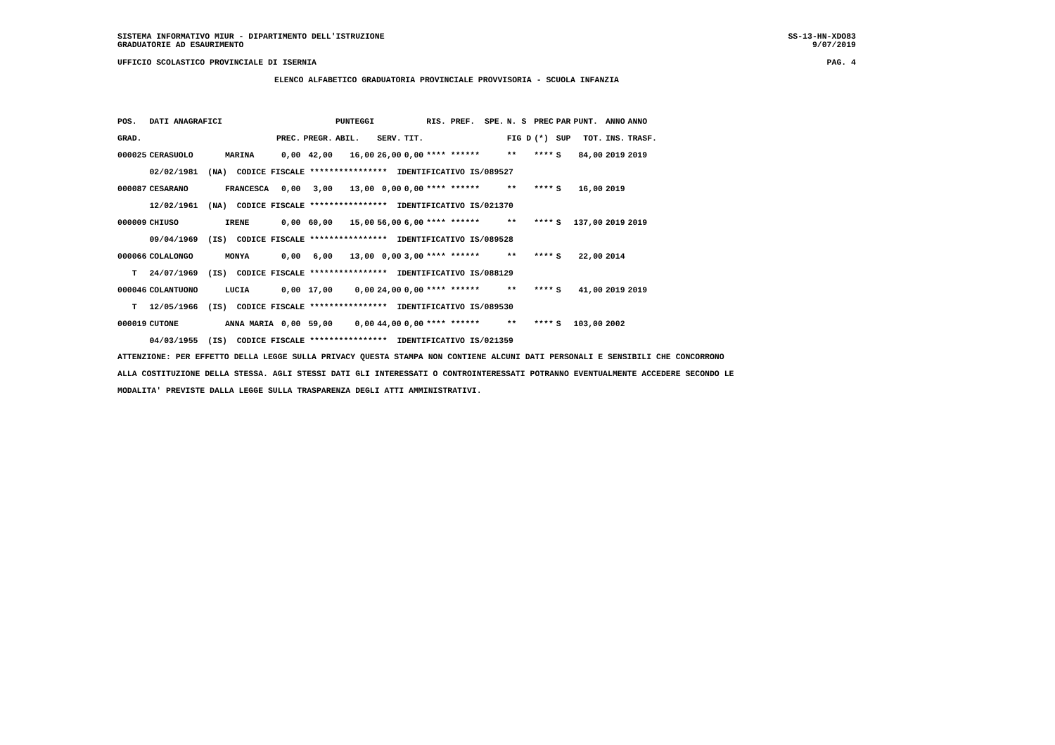SISTEMA INFORMATIVO MIUR - DIPARTIMENTO DELL'ISTRUZIONE
GRADUATORIE AD ESAURIMENTO
SS-13-HN-XDO83
9/07/2019
UFFICIO SCOLASTICO PROVINCIALE DI ISERNIA PAG. 4
ELENCO ALFABETICO GRADUATORIA PROVINCIALE PROVVISORIA - SCUOLA INFANZIA
| POS. | DATI ANAGRAFICI | | | | PUNTEGGI | | | RIS. PREF. SPE. | N. S | PREC | PAR | PUNT. | ANNO | ANNO |
| --- | --- | --- | --- | --- | --- | --- | --- | --- | --- | --- | --- | --- | --- | --- |
| GRAD. | | | PREC. | PREGR. | ABIL. | SERV. | TIT. | | FIG D | (*) | SUP | TOT. | INS. | TRASF. |
| 000025 | CERASUOLO | MARINA | 0,00 | 42,00 | 16,00 | 26,00 | 0,00 | **** ****** | ** | **** | S | 84,00 | 2019 | 2019 |
| | 02/02/1981 (NA) CODICE FISCALE **************** IDENTIFICATIVO IS/089527 | | | | | | | | | | | | | |
| 000087 | CESARANO | FRANCESCA | 0,00 | 3,00 | 13,00 | 0,00 | 0,00 | **** ****** | ** | **** | S | 16,00 | 2019 | |
| | 12/02/1961 (NA) CODICE FISCALE **************** IDENTIFICATIVO IS/021370 | | | | | | | | | | | | | |
| 000009 | CHIUSO | IRENE | 0,00 | 60,00 | 15,00 | 56,00 | 6,00 | **** ****** | ** | **** | S | 137,00 | 2019 | 2019 |
| | 09/04/1969 (IS) CODICE FISCALE **************** IDENTIFICATIVO IS/089528 | | | | | | | | | | | | | |
| 000066 | COLALONGO | MONYA | 0,00 | 6,00 | 13,00 | 0,00 | 3,00 | **** ****** | ** | **** | S | 22,00 | 2014 | |
| T | 24/07/1969 (IS) CODICE FISCALE **************** IDENTIFICATIVO IS/088129 | | | | | | | | | | | | | |
| 000046 | COLANTUONO | LUCIA | 0,00 | 17,00 | 0,00 | 24,00 | 0,00 | **** ****** | ** | **** | S | 41,00 | 2019 | 2019 |
| T | 12/05/1966 (IS) CODICE FISCALE **************** IDENTIFICATIVO IS/089530 | | | | | | | | | | | | | |
| 000019 | CUTONE | ANNA MARIA | 0,00 | 59,00 | 0,00 | 44,00 | 0,00 | **** ****** | ** | **** | S | 103,00 | 2002 | |
| | 04/03/1955 (IS) CODICE FISCALE **************** IDENTIFICATIVO IS/021359 | | | | | | | | | | | | | |
ATTENZIONE: PER EFFETTO DELLA LEGGE SULLA PRIVACY QUESTA STAMPA NON CONTIENE ALCUNI DATI PERSONALI E SENSIBILI CHE CONCORRONO
ALLA COSTITUZIONE DELLA STESSA. AGLI STESSI DATI GLI INTERESSATI O CONTROINTERESSATI POTRANNO EVENTUALMENTE ACCEDERE SECONDO LE
MODALITA' PREVISTE DALLA LEGGE SULLA TRASPARENZA DEGLI ATTI AMMINISTRATIVI.